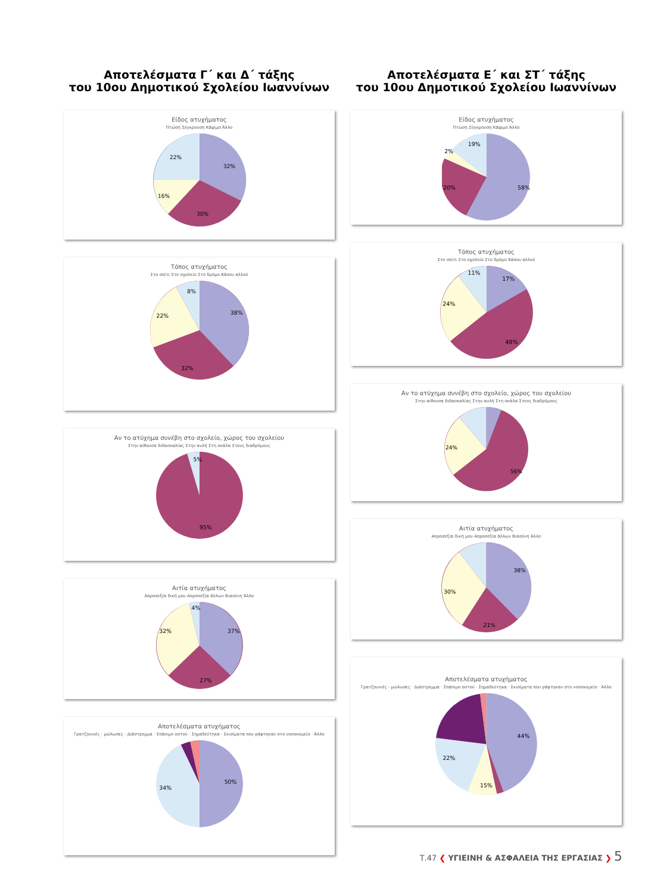Αποτελέσματα Γ΄ και Δ΄ τάξης
του 10ου Δημοτικού Σχολείου Ιωαννίνων
Είδος ατυχήματος
Πτώση Σύγκρουση Κάψιμο Άλλο
32%
30%
16%
22%
Τόπος ατυχήματος
Στο σπίτι Στο σχολείο Στο δρόμο Κάπου αλλού
38%
32%
22%
8%
Αν το ατύχημα συνέβη στο σχολείο, χώρος του σχολείου
Στην αίθουσα διδασκαλίας Στην αυλή Στη σκάλα Στους διαδρόμους
5%
95%
Αιτία ατυχήματος
Απροσεξία δική μου Απροσεξία άλλων Βιασύνη Άλλο
37%
27%
32%
4%
Αποτελέσματα ατυχήματος
Γρατζουνιές - μώλωπες · Διάστρεμμα · Σπάσιμο οστού · Σημαδεύτηκα · Σκισίματα που ράφτηκαν στο νοσοκομείο · Άλλο
50%
34%
Αποτελέσματα Ε΄ και ΣΤ΄ τάξης
του 10ου Δημοτικού Σχολείου Ιωαννίνων
Είδος ατυχήματος
Πτώση Σύγκρουση Κάψιμο Άλλο
58%
20%
19%
2%
Τόπος ατυχήματος
Στο σπίτι Στο σχολείο Στο δρόμο Κάπου αλλού
17%
48%
24%
11%
Αν το ατύχημα συνέβη στο σχολείο, χώρος του σχολείου
Στην αίθουσα διδασκαλίας Στην αυλή Στη σκάλα Στους διαδρόμους
56%
24%
Αιτία ατυχήματος
Απροσεξία δική μου Απροσεξία άλλων Βιασύνη Άλλο
38%
30%
21%
Αποτελέσματα ατυχήματος
Γρατζουνιές - μώλωπες · Διάστρεμμα · Σπάσιμο οστού · Σημαδεύτηκα · Σκισίματα που ράφτηκαν στο νοσοκομείο · Άλλο
44%
22%
15%
Τ.47 ❮ ΥΓΙΕΙΝΗ & ΑΣΦΑΛΕΙΑ ΤΗΣ ΕΡΓΑΣΙΑΣ ❯ 5